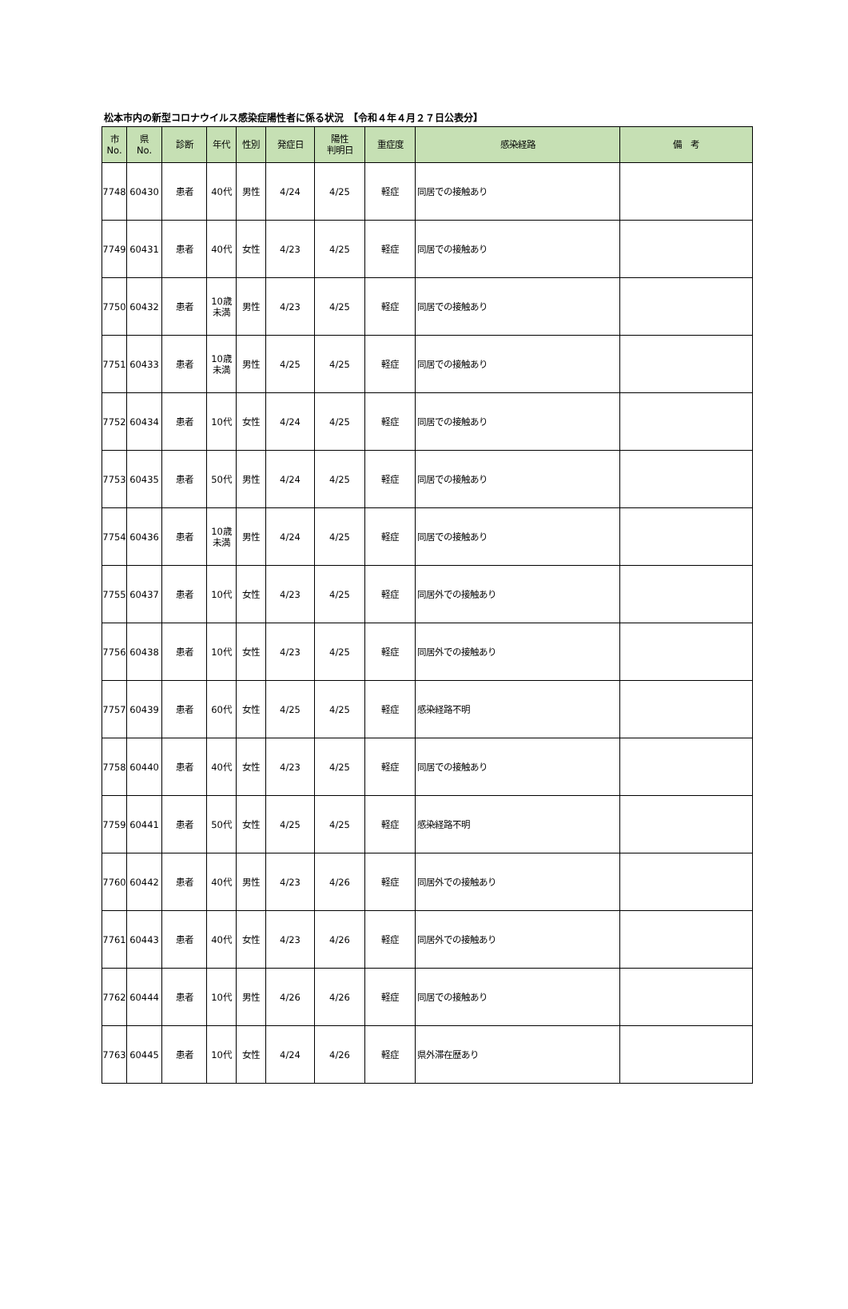松本市内の新型コロナウイルス感染症陽性者に係る状況　【令和４年４月２７日公表分】
| 市 No. | 県 No. | 診断 | 年代 | 性別 | 発症日 | 陽性 判明日 | 重症度 | 感染経路 | 備 考 |
| --- | --- | --- | --- | --- | --- | --- | --- | --- | --- |
| 7748 | 60430 | 患者 | 40代 | 男性 | 4/24 | 4/25 | 軽症 | 同居での接触あり | |
| 7749 | 60431 | 患者 | 40代 | 女性 | 4/23 | 4/25 | 軽症 | 同居での接触あり | |
| 7750 | 60432 | 患者 | 10歳 未満 | 男性 | 4/23 | 4/25 | 軽症 | 同居での接触あり | |
| 7751 | 60433 | 患者 | 10歳 未満 | 男性 | 4/25 | 4/25 | 軽症 | 同居での接触あり | |
| 7752 | 60434 | 患者 | 10代 | 女性 | 4/24 | 4/25 | 軽症 | 同居での接触あり | |
| 7753 | 60435 | 患者 | 50代 | 男性 | 4/24 | 4/25 | 軽症 | 同居での接触あり | |
| 7754 | 60436 | 患者 | 10歳 未満 | 男性 | 4/24 | 4/25 | 軽症 | 同居での接触あり | |
| 7755 | 60437 | 患者 | 10代 | 女性 | 4/23 | 4/25 | 軽症 | 同居外での接触あり | |
| 7756 | 60438 | 患者 | 10代 | 女性 | 4/23 | 4/25 | 軽症 | 同居外での接触あり | |
| 7757 | 60439 | 患者 | 60代 | 女性 | 4/25 | 4/25 | 軽症 | 感染経路不明 | |
| 7758 | 60440 | 患者 | 40代 | 女性 | 4/23 | 4/25 | 軽症 | 同居での接触あり | |
| 7759 | 60441 | 患者 | 50代 | 女性 | 4/25 | 4/25 | 軽症 | 感染経路不明 | |
| 7760 | 60442 | 患者 | 40代 | 男性 | 4/23 | 4/26 | 軽症 | 同居外での接触あり | |
| 7761 | 60443 | 患者 | 40代 | 女性 | 4/23 | 4/26 | 軽症 | 同居外での接触あり | |
| 7762 | 60444 | 患者 | 10代 | 男性 | 4/26 | 4/26 | 軽症 | 同居での接触あり | |
| 7763 | 60445 | 患者 | 10代 | 女性 | 4/24 | 4/26 | 軽症 | 県外滞在歴あり | |